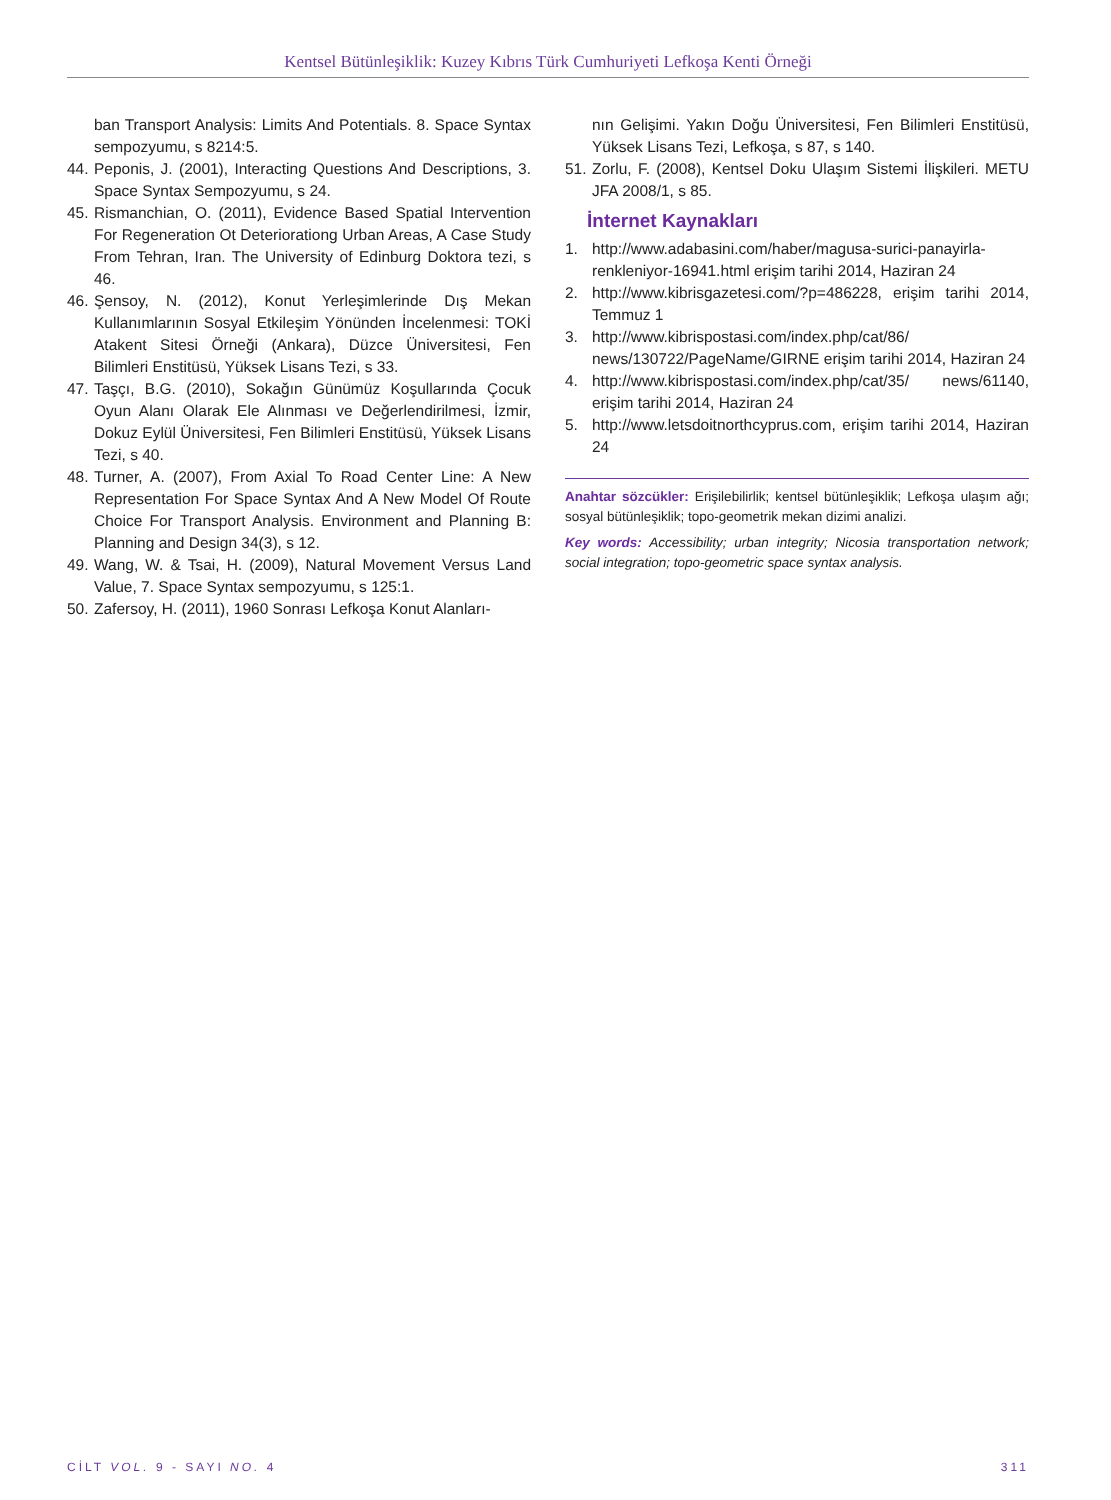Kentsel Bütünleşiklik: Kuzey Kıbrıs Türk Cumhuriyeti Lefkoşa Kenti Örneği
ban Transport Analysis: Limits And Potentials. 8. Space Syntax sempozyumu, s 8214:5.
44. Peponis, J. (2001), Interacting Questions And Descriptions, 3. Space Syntax Sempozyumu, s 24.
45. Rismanchian, O. (2011), Evidence Based Spatial Intervention For Regeneration Ot Deteriorationg Urban Areas, A Case Study From Tehran, Iran. The University of Edinburg Doktora tezi, s 46.
46. Şensoy, N. (2012), Konut Yerleşimlerinde Dış Mekan Kullanımlarının Sosyal Etkileşim Yönünden İncelenmesi: TOKİ Atakent Sitesi Örneği (Ankara), Düzce Üniversitesi, Fen Bilimleri Enstitüsü, Yüksek Lisans Tezi, s 33.
47. Taşçı, B.G. (2010), Sokağın Günümüz Koşullarında Çocuk Oyun Alanı Olarak Ele Alınması ve Değerlendirilmesi, İzmir, Dokuz Eylül Üniversitesi, Fen Bilimleri Enstitüsü, Yüksek Lisans Tezi, s 40.
48. Turner, A. (2007), From Axial To Road Center Line: A New Representation For Space Syntax And A New Model Of Route Choice For Transport Analysis. Environment and Planning B: Planning and Design 34(3), s 12.
49. Wang, W. & Tsai, H. (2009), Natural Movement Versus Land Value, 7. Space Syntax sempozyumu, s 125:1.
50. Zafersoy, H. (2011), 1960 Sonrası Lefkoşa Konut Alanları-
nın Gelişimi. Yakın Doğu Üniversitesi, Fen Bilimleri Enstitüsü, Yüksek Lisans Tezi, Lefkoşa, s 87, s 140.
51. Zorlu, F. (2008), Kentsel Doku Ulaşım Sistemi İlişkileri. METU JFA 2008/1, s 85.
İnternet Kaynakları
1. http://www.adabasini.com/haber/magusa-surici-panayirla-renkleniyor-16941.html erişim tarihi 2014, Haziran 24
2. http://www.kibrisgazetesi.com/?p=486228, erişim tarihi 2014, Temmuz 1
3. http://www.kibrispostasi.com/index.php/cat/86/ news/130722/PageName/GIRNE erişim tarihi 2014, Haziran 24
4. http://www.kibrispostasi.com/index.php/cat/35/ news/61140, erişim tarihi 2014, Haziran 24
5. http://www.letsdoitnorthcyprus.com, erişim tarihi 2014, Haziran 24
Anahtar sözcükler: Erişilebilirlik; kentsel bütünleşiklik; Lefkoşa ulaşım ağı; sosyal bütünleşiklik; topo-geometrik mekan dizimi analizi.
Key words: Accessibility; urban integrity; Nicosia transportation network; social integration; topo-geometric space syntax analysis.
CİLT VOL. 9 - SAYI NO. 4 311